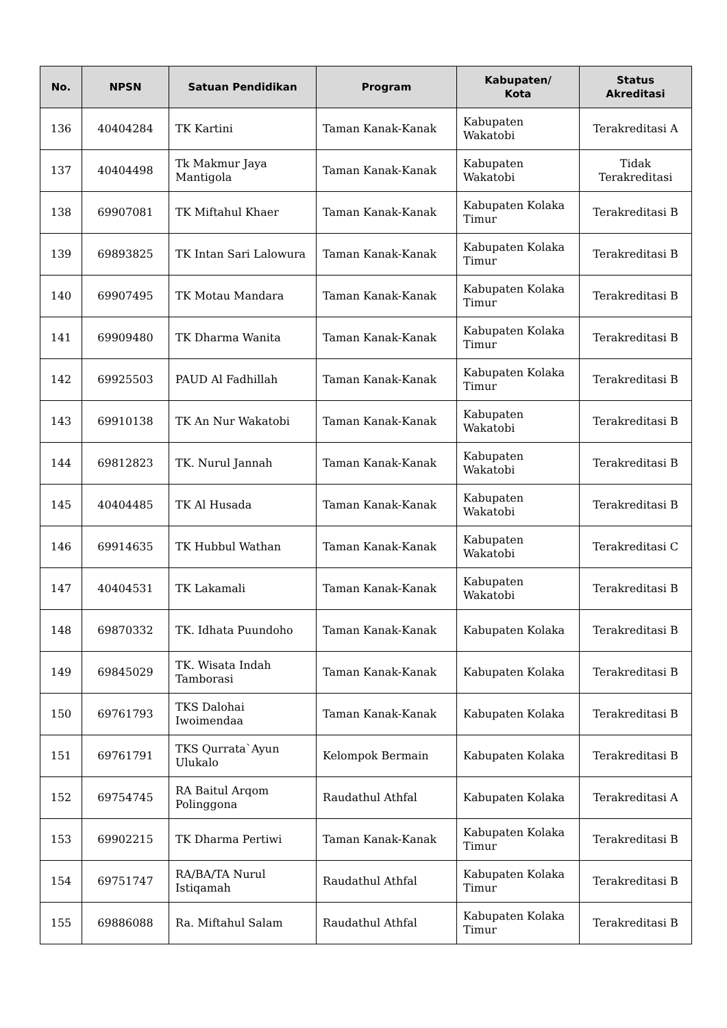| No. | NPSN | Satuan Pendidikan | Program | Kabupaten/ Kota | Status Akreditasi |
| --- | --- | --- | --- | --- | --- |
| 136 | 40404284 | TK Kartini | Taman Kanak-Kanak | Kabupaten Wakatobi | Terakreditasi A |
| 137 | 40404498 | Tk Makmur Jaya Mantigola | Taman Kanak-Kanak | Kabupaten Wakatobi | Tidak Terakreditasi |
| 138 | 69907081 | TK Miftahul Khaer | Taman Kanak-Kanak | Kabupaten Kolaka Timur | Terakreditasi B |
| 139 | 69893825 | TK Intan Sari Lalowura | Taman Kanak-Kanak | Kabupaten Kolaka Timur | Terakreditasi B |
| 140 | 69907495 | TK Motau Mandara | Taman Kanak-Kanak | Kabupaten Kolaka Timur | Terakreditasi B |
| 141 | 69909480 | TK Dharma Wanita | Taman Kanak-Kanak | Kabupaten Kolaka Timur | Terakreditasi B |
| 142 | 69925503 | PAUD Al Fadhillah | Taman Kanak-Kanak | Kabupaten Kolaka Timur | Terakreditasi B |
| 143 | 69910138 | TK An Nur Wakatobi | Taman Kanak-Kanak | Kabupaten Wakatobi | Terakreditasi B |
| 144 | 69812823 | TK. Nurul Jannah | Taman Kanak-Kanak | Kabupaten Wakatobi | Terakreditasi B |
| 145 | 40404485 | TK Al Husada | Taman Kanak-Kanak | Kabupaten Wakatobi | Terakreditasi B |
| 146 | 69914635 | TK Hubbul Wathan | Taman Kanak-Kanak | Kabupaten Wakatobi | Terakreditasi C |
| 147 | 40404531 | TK Lakamali | Taman Kanak-Kanak | Kabupaten Wakatobi | Terakreditasi B |
| 148 | 69870332 | TK. Idhata Puundoho | Taman Kanak-Kanak | Kabupaten Kolaka | Terakreditasi B |
| 149 | 69845029 | TK. Wisata Indah Tamborasi | Taman Kanak-Kanak | Kabupaten Kolaka | Terakreditasi B |
| 150 | 69761793 | TKS Dalohai Iwoimendaa | Taman Kanak-Kanak | Kabupaten Kolaka | Terakreditasi B |
| 151 | 69761791 | TKS Qurrata`Ayun Ulukalo | Kelompok Bermain | Kabupaten Kolaka | Terakreditasi B |
| 152 | 69754745 | RA Baitul Arqom Polinggona | Raudathul Athfal | Kabupaten Kolaka | Terakreditasi A |
| 153 | 69902215 | TK Dharma Pertiwi | Taman Kanak-Kanak | Kabupaten Kolaka Timur | Terakreditasi B |
| 154 | 69751747 | RA/BA/TA Nurul Istiqamah | Raudathul Athfal | Kabupaten Kolaka Timur | Terakreditasi B |
| 155 | 69886088 | Ra. Miftahul Salam | Raudathul Athfal | Kabupaten Kolaka Timur | Terakreditasi B |